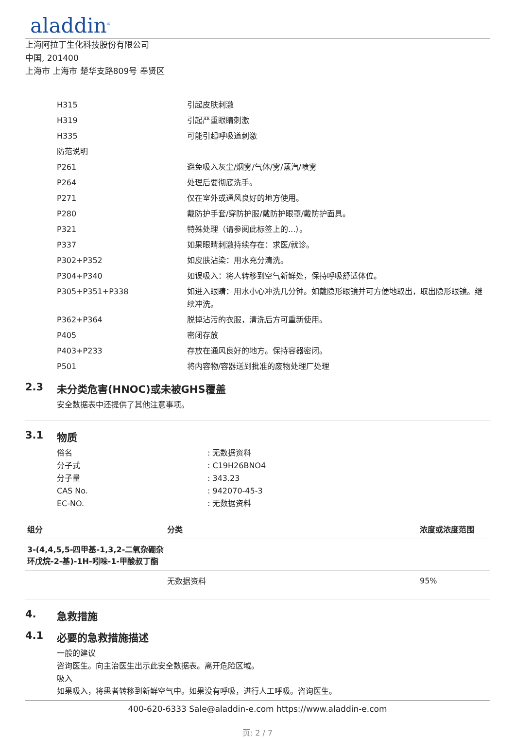aladdin<sup>®</sup>
上海阿拉丁生化科技股份有限公司
中国, 201400
上海市 上海市 楚华支路809号 奉贤区
| H315 | 引起皮肤刺激 |
| H319 | 引起严重眼睛刺激 |
| H335 | 可能引起呼吸道刺激 |
| 防范说明 | |
| P261 | 避免吸入灰尘/烟雾/气体/雾/蒸汽/喷雾 |
| P264 | 处理后要彻底洗手。 |
| P271 | 仅在室外或通风良好的地方使用。 |
| P280 | 戴防护手套/穿防护服/戴防护眼罩/戴防护面具。 |
| P321 | 特殊处理（请参阅此标签上的...）。 |
| P337 | 如果眼睛刺激持续存在：求医/就诊。 |
| P302+P352 | 如皮肤沾染：用水充分清洗。 |
| P304+P340 | 如误吸入：将人转移到空气新鲜处，保持呼吸舒适体位。 |
| P305+P351+P338 | 如进入眼睛：用水小心冲洗几分钟。如戴隐形眼镜并可方便地取出，取出隐形眼镜。继续冲洗。 |
| P362+P364 | 脱掉沾污的衣服，清洗后方可重新使用。 |
| P405 | 密闭存放 |
| P403+P233 | 存放在通风良好的地方。保持容器密闭。 |
| P501 | 将内容物/容器送到批准的废物处理厂处理 |
2.3 未分类危害(HNOC)或未被GHS覆盖
安全数据表中还提供了其他注意事项。
3.1 物质
| 俗名 | : 无数据资料 |
| 分子式 | : C19H26BNO4 |
| 分子量 | : 343.23 |
| CAS No. | : 942070-45-3 |
| EC-NO. | : 无数据资料 |
| 组分 | 分类 | 浓度或浓度范围 |
| --- | --- | --- |
| 3-(4,4,5,5-四甲基-1,3,2-二氧杂硼杂 环戊烷-2-基)-1H-吲哚-1-甲酸叔丁酯 | | |
| | 无数据资料 | 95% |
4. 急救措施
4.1 必要的急救措施描述
一般的建议
咨询医生。向主治医生出示此安全数据表。离开危险区域。
吸入
如果吸入，将患者转移到新鲜空气中。如果没有呼吸，进行人工呼吸。咨询医生。
400-620-6333 Sale@aladdin-e.com https://www.aladdin-e.com
页: 2 / 7